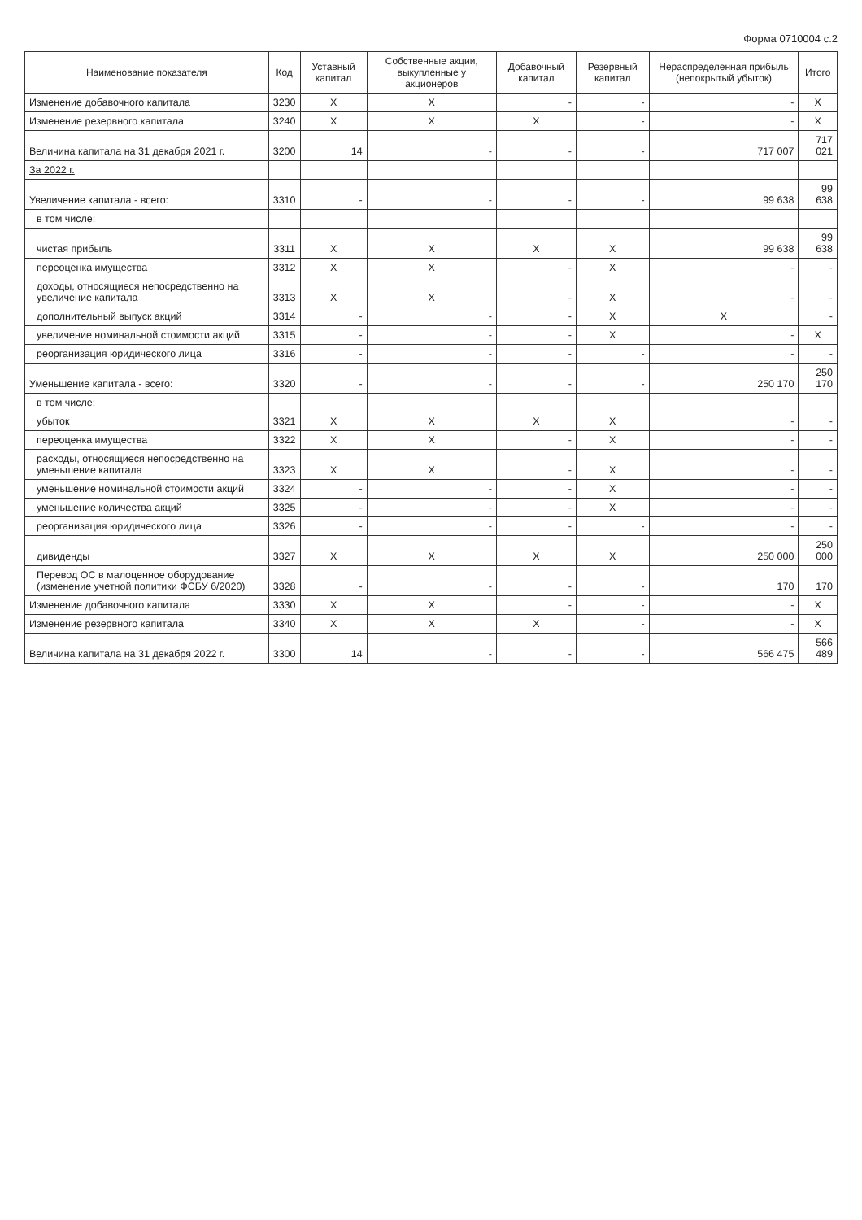Форма 0710004 с.2
| Наименование показателя | Код | Уставный капитал | Собственные акции, выкупленные у акционеров | Добавочный капитал | Резервный капитал | Нераспределенная прибыль (непокрытый убыток) | Итого |
| --- | --- | --- | --- | --- | --- | --- | --- |
| Изменение добавочного капитала | 3230 | X | X | - | - | - | X |
| Изменение резервного капитала | 3240 | X | X | X | - | - | X |
| Величина капитала на 31 декабря 2021 г. | 3200 | 14 | - | - | - | 717 007 | 717 021 |
| За 2022 г. | | | | | | | |
| Увеличение капитала - всего: | 3310 | - | - | - | - | 99 638 | 99 638 |
| в том числе: | | | | | | | |
| чистая прибыль | 3311 | X | X | X | X | 99 638 | 99 638 |
| переоценка имущества | 3312 | X | X | - | X | - | - |
| доходы, относящиеся непосредственно на увеличение капитала | 3313 | X | X | - | X | - | - |
| дополнительный выпуск акций | 3314 | - | - | - | X | X | - |
| увеличение номинальной стоимости акций | 3315 | - | - | - | X | - | X |
| реорганизация юридического лица | 3316 | - | - | - | - | - | - |
| Уменьшение капитала - всего: | 3320 | - | - | - | - | 250 170 | 250 170 |
| в том числе: | | | | | | | |
| убыток | 3321 | X | X | X | X | - | - |
| переоценка имущества | 3322 | X | X | - | X | - | - |
| расходы, относящиеся непосредственно на уменьшение капитала | 3323 | X | X | - | X | - | - |
| уменьшение номинальной стоимости акций | 3324 | - | - | - | X | - | - |
| уменьшение количества акций | 3325 | - | - | - | X | - | - |
| реорганизация юридического лица | 3326 | - | - | - | - | - | - |
| дивиденды | 3327 | X | X | X | X | 250 000 | 250 000 |
| Перевод ОС в малоценное оборудование (изменение учетной политики ФСБУ 6/2020) | 3328 | - | - | - | - | 170 | 170 |
| Изменение добавочного капитала | 3330 | X | X | - | - | - | X |
| Изменение резервного капитала | 3340 | X | X | X | - | - | X |
| Величина капитала на 31 декабря 2022 г. | 3300 | 14 | - | - | - | 566 475 | 566 489 |